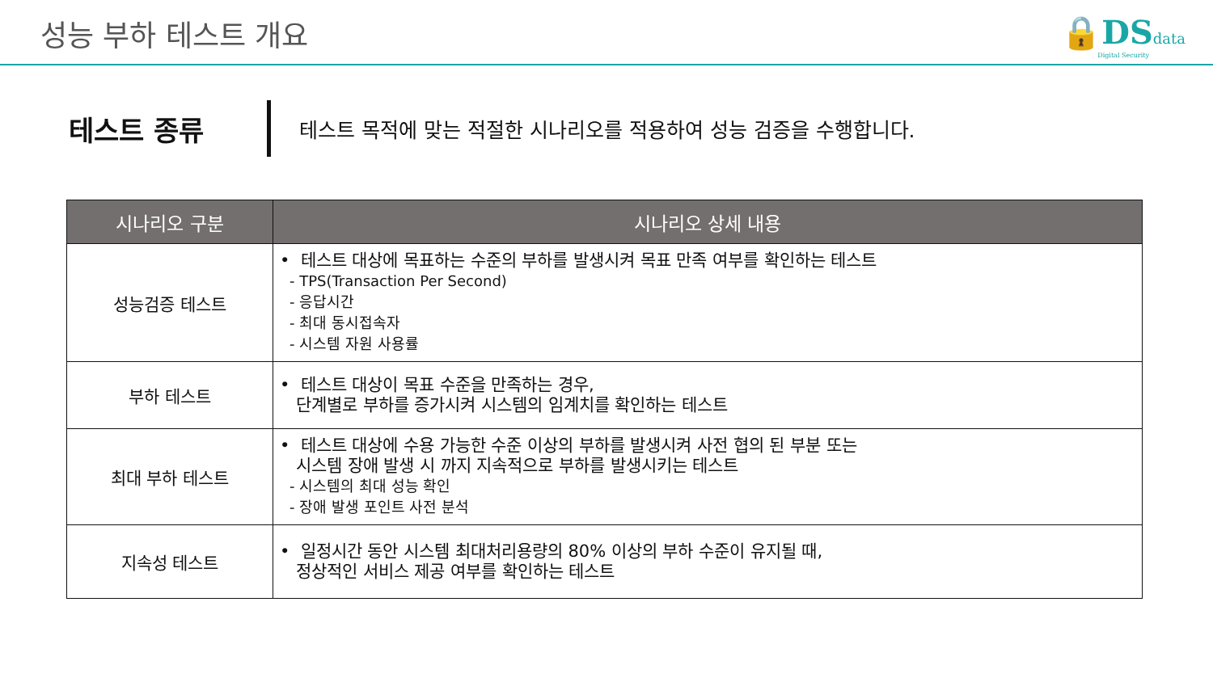성능 부하 테스트 개요
🔒DS data
Digital Security
테스트 종류
테스트 목적에 맞는 적절한 시나리오를 적용하여 성능 검증을 수행합니다.
| 시나리오 구분 | 시나리오 상세 내용 |
| --- | --- |
| 성능검증 테스트 | • 테스트 대상에 목표하는 수준의 부하를 발생시켜 목표 만족 여부를 확인하는 테스트 - TPS(Transaction Per Second) - 응답시간 - 최대 동시접속자 - 시스템 자원 사용률 |
| 부하 테스트 | • 테스트 대상이 목표 수준을 만족하는 경우, 단계별로 부하를 증가시켜 시스템의 임계치를 확인하는 테스트 |
| 최대 부하 테스트 | • 테스트 대상에 수용 가능한 수준 이상의 부하를 발생시켜 사전 협의 된 부분 또는 시스템 장애 발생 시 까지 지속적으로 부하를 발생시키는 테스트 - 시스템의 최대 성능 확인 - 장애 발생 포인트 사전 분석 |
| 지속성 테스트 | • 일정시간 동안 시스템 최대처리용량의 80% 이상의 부하 수준이 유지될 때, 정상적인 서비스 제공 여부를 확인하는 테스트 |